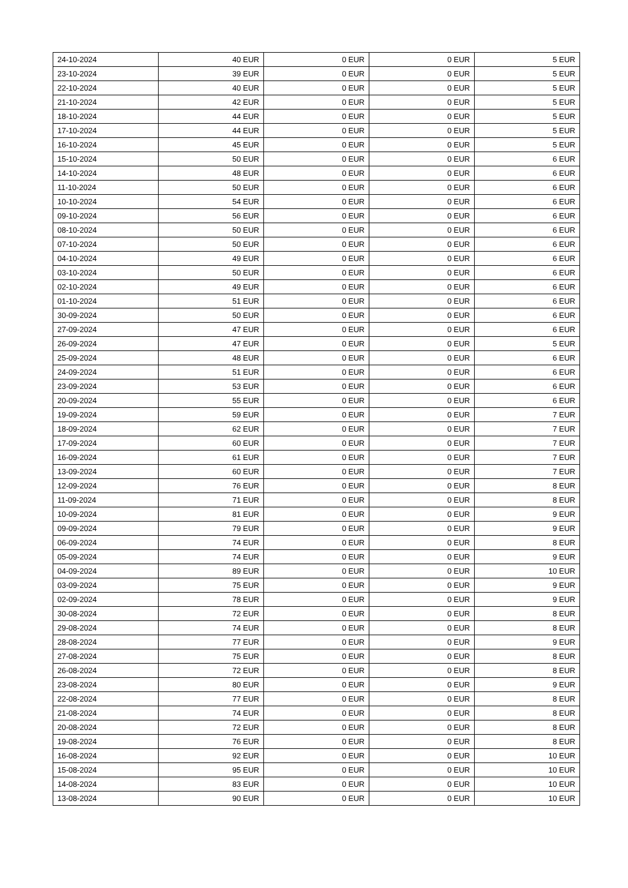| 24-10-2024 | 40 EUR | 0 EUR | 0 EUR | 5 EUR |
| 23-10-2024 | 39 EUR | 0 EUR | 0 EUR | 5 EUR |
| 22-10-2024 | 40 EUR | 0 EUR | 0 EUR | 5 EUR |
| 21-10-2024 | 42 EUR | 0 EUR | 0 EUR | 5 EUR |
| 18-10-2024 | 44 EUR | 0 EUR | 0 EUR | 5 EUR |
| 17-10-2024 | 44 EUR | 0 EUR | 0 EUR | 5 EUR |
| 16-10-2024 | 45 EUR | 0 EUR | 0 EUR | 5 EUR |
| 15-10-2024 | 50 EUR | 0 EUR | 0 EUR | 6 EUR |
| 14-10-2024 | 48 EUR | 0 EUR | 0 EUR | 6 EUR |
| 11-10-2024 | 50 EUR | 0 EUR | 0 EUR | 6 EUR |
| 10-10-2024 | 54 EUR | 0 EUR | 0 EUR | 6 EUR |
| 09-10-2024 | 56 EUR | 0 EUR | 0 EUR | 6 EUR |
| 08-10-2024 | 50 EUR | 0 EUR | 0 EUR | 6 EUR |
| 07-10-2024 | 50 EUR | 0 EUR | 0 EUR | 6 EUR |
| 04-10-2024 | 49 EUR | 0 EUR | 0 EUR | 6 EUR |
| 03-10-2024 | 50 EUR | 0 EUR | 0 EUR | 6 EUR |
| 02-10-2024 | 49 EUR | 0 EUR | 0 EUR | 6 EUR |
| 01-10-2024 | 51 EUR | 0 EUR | 0 EUR | 6 EUR |
| 30-09-2024 | 50 EUR | 0 EUR | 0 EUR | 6 EUR |
| 27-09-2024 | 47 EUR | 0 EUR | 0 EUR | 6 EUR |
| 26-09-2024 | 47 EUR | 0 EUR | 0 EUR | 5 EUR |
| 25-09-2024 | 48 EUR | 0 EUR | 0 EUR | 6 EUR |
| 24-09-2024 | 51 EUR | 0 EUR | 0 EUR | 6 EUR |
| 23-09-2024 | 53 EUR | 0 EUR | 0 EUR | 6 EUR |
| 20-09-2024 | 55 EUR | 0 EUR | 0 EUR | 6 EUR |
| 19-09-2024 | 59 EUR | 0 EUR | 0 EUR | 7 EUR |
| 18-09-2024 | 62 EUR | 0 EUR | 0 EUR | 7 EUR |
| 17-09-2024 | 60 EUR | 0 EUR | 0 EUR | 7 EUR |
| 16-09-2024 | 61 EUR | 0 EUR | 0 EUR | 7 EUR |
| 13-09-2024 | 60 EUR | 0 EUR | 0 EUR | 7 EUR |
| 12-09-2024 | 76 EUR | 0 EUR | 0 EUR | 8 EUR |
| 11-09-2024 | 71 EUR | 0 EUR | 0 EUR | 8 EUR |
| 10-09-2024 | 81 EUR | 0 EUR | 0 EUR | 9 EUR |
| 09-09-2024 | 79 EUR | 0 EUR | 0 EUR | 9 EUR |
| 06-09-2024 | 74 EUR | 0 EUR | 0 EUR | 8 EUR |
| 05-09-2024 | 74 EUR | 0 EUR | 0 EUR | 9 EUR |
| 04-09-2024 | 89 EUR | 0 EUR | 0 EUR | 10 EUR |
| 03-09-2024 | 75 EUR | 0 EUR | 0 EUR | 9 EUR |
| 02-09-2024 | 78 EUR | 0 EUR | 0 EUR | 9 EUR |
| 30-08-2024 | 72 EUR | 0 EUR | 0 EUR | 8 EUR |
| 29-08-2024 | 74 EUR | 0 EUR | 0 EUR | 8 EUR |
| 28-08-2024 | 77 EUR | 0 EUR | 0 EUR | 9 EUR |
| 27-08-2024 | 75 EUR | 0 EUR | 0 EUR | 8 EUR |
| 26-08-2024 | 72 EUR | 0 EUR | 0 EUR | 8 EUR |
| 23-08-2024 | 80 EUR | 0 EUR | 0 EUR | 9 EUR |
| 22-08-2024 | 77 EUR | 0 EUR | 0 EUR | 8 EUR |
| 21-08-2024 | 74 EUR | 0 EUR | 0 EUR | 8 EUR |
| 20-08-2024 | 72 EUR | 0 EUR | 0 EUR | 8 EUR |
| 19-08-2024 | 76 EUR | 0 EUR | 0 EUR | 8 EUR |
| 16-08-2024 | 92 EUR | 0 EUR | 0 EUR | 10 EUR |
| 15-08-2024 | 95 EUR | 0 EUR | 0 EUR | 10 EUR |
| 14-08-2024 | 83 EUR | 0 EUR | 0 EUR | 10 EUR |
| 13-08-2024 | 90 EUR | 0 EUR | 0 EUR | 10 EUR |